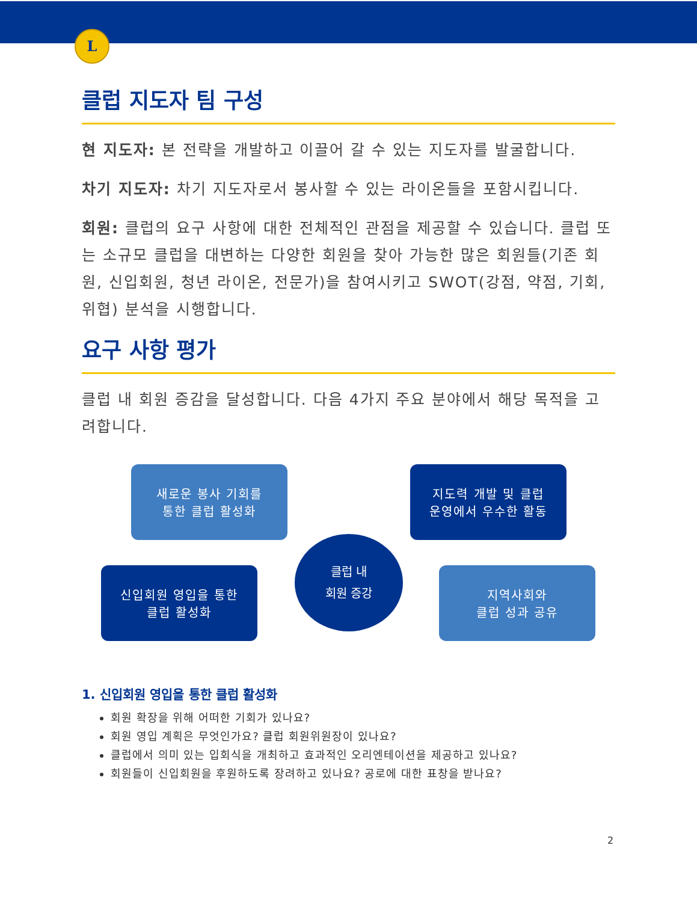L
클럽 지도자 팀 구성
현 지도자: 본 전략을 개발하고 이끌어 갈 수 있는 지도자를 발굴합니다.
차기 지도자: 차기 지도자로서 봉사할 수 있는 라이온들을 포함시킵니다.
회원: 클럽의 요구 사항에 대한 전체적인 관점을 제공할 수 있습니다. 클럽 또는 소규모 클럽을 대변하는 다양한 회원을 찾아 가능한 많은 회원들(기존 회원, 신입회원, 청년 라이온, 전문가)을 참여시키고 SWOT(강점, 약점, 기회, 위협) 분석을 시행합니다.
요구 사항 평가
클럽 내 회원 증감을 달성합니다. 다음 4가지 주요 분야에서 해당 목적을 고려합니다.
새로운 봉사 기회를
통한 클럽 활성화
지도력 개발 및 클럽
운영에서 우수한 활동
클럽 내
회원 증강
신입회원 영입을 통한
클럽 활성화
지역사회와
클럽 성과 공유
1. 신입회원 영입을 통한 클럽 활성화
회원 확장을 위해 어떠한 기회가 있나요?
회원 영입 계획은 무엇인가요? 클럽 회원위원장이 있나요?
클럽에서 의미 있는 입회식을 개최하고 효과적인 오리엔테이션을 제공하고 있나요?
회원들이 신입회원을 후원하도록 장려하고 있나요? 공로에 대한 표창을 받나요?
2